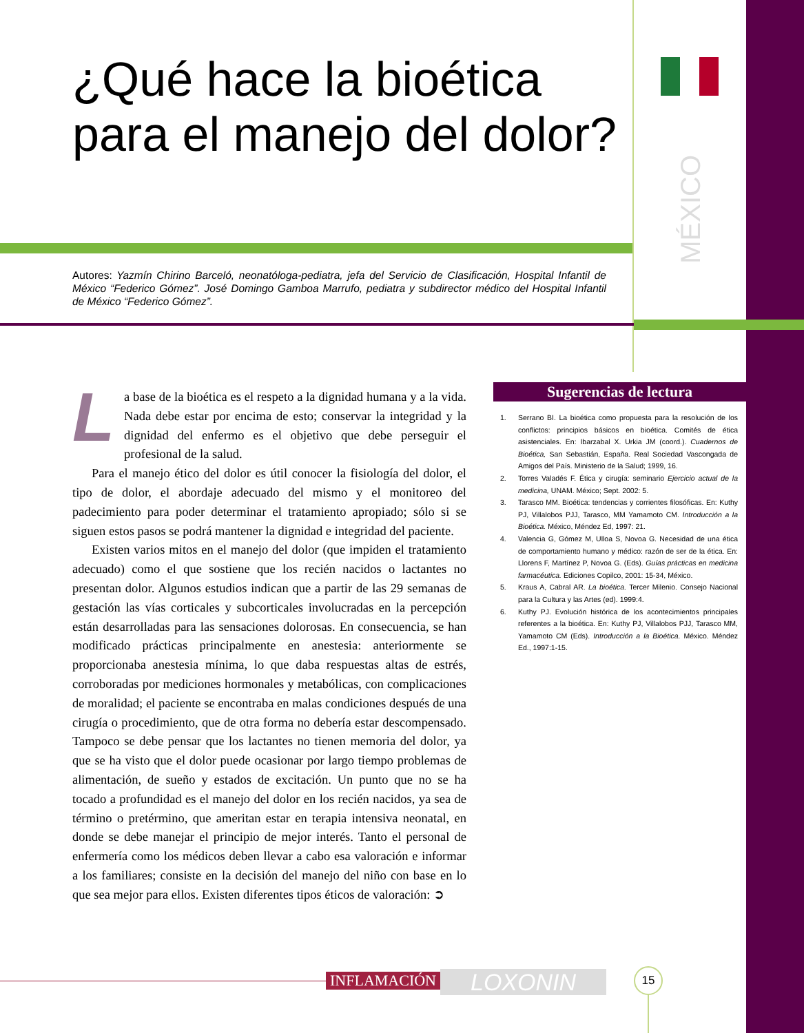MÉXICO
¿Qué hace la bioética para el manejo del dolor?
Autores: Yazmín Chirino Barceló, neonatóloga-pediatra, jefa del Servicio de Clasificación, Hospital Infantil de México “Federico Gómez”. José Domingo Gamboa Marrufo, pediatra y subdirector médico del Hospital Infantil de México “Federico Gómez”.
La base de la bioética es el respeto a la dignidad humana y a la vida. Nada debe estar por encima de esto; conservar la integridad y la dignidad del enfermo es el objetivo que debe perseguir el profesional de la salud.
Para el manejo ético del dolor es útil conocer la fisiología del dolor, el tipo de dolor, el abordaje adecuado del mismo y el monitoreo del padecimiento para poder determinar el tratamiento apropiado; sólo si se siguen estos pasos se podrá mantener la dignidad e integridad del paciente.
Existen varios mitos en el manejo del dolor (que impiden el tratamiento adecuado) como el que sostiene que los recién nacidos o lactantes no presentan dolor. Algunos estudios indican que a partir de las 29 semanas de gestación las vías corticales y subcorticales involucradas en la percepción están desarrolladas para las sensaciones dolorosas. En consecuencia, se han modificado prácticas principalmente en anestesia: anteriormente se proporcionaba anestesia mínima, lo que daba respuestas altas de estrés, corroboradas por mediciones hormonales y metabólicas, con complicaciones de moralidad; el paciente se encontraba en malas condiciones después de una cirugía o procedimiento, que de otra forma no debería estar descompensado. Tampoco se debe pensar que los lactantes no tienen memoria del dolor, ya que se ha visto que el dolor puede ocasionar por largo tiempo problemas de alimentación, de sueño y estados de excitación. Un punto que no se ha tocado a profundidad es el manejo del dolor en los recién nacidos, ya sea de término o pretérmino, que ameritan estar en terapia intensiva neonatal, en donde se debe manejar el principio de mejor interés. Tanto el personal de enfermería como los médicos deben llevar a cabo esa valoración e informar a los familiares; consiste en la decisión del manejo del niño con base en lo que sea mejor para ellos. Existen diferentes tipos éticos de valoración: ➲
Sugerencias de lectura
1. Serrano BI. La bioética como propuesta para la resolución de los conflictos: principios básicos en bioética. Comités de ética asistenciales. En: Ibarzabal X. Urkia JM (coord.). Cuadernos de Bioética, San Sebastián, España. Real Sociedad Vascongada de Amigos del País. Ministerio de la Salud; 1999, 16.
2. Torres Valadés F. Ética y cirugía: seminario Ejercicio actual de la medicina, UNAM. México; Sept. 2002: 5.
3. Tarasco MM. Bioética: tendencias y corrientes filosóficas. En: Kuthy PJ, Villalobos PJJ, Tarasco, MM Yamamoto CM. Introducción a la Bioética. México, Méndez Ed, 1997: 21.
4. Valencia G, Gómez M, Ulloa S, Novoa G. Necesidad de una ética de comportamiento humano y médico: razón de ser de la ética. En: Llorens F, Martínez P, Novoa G. (Eds). Guías prácticas en medicina farmacéutica. Ediciones Copilco, 2001: 15-34, México.
5. Kraus A, Cabral AR. La bioética. Tercer Milenio. Consejo Nacional para la Cultura y las Artes (ed). 1999:4.
6. Kuthy PJ. Evolución histórica de los acontecimientos principales referentes a la bioética. En: Kuthy PJ, Villalobos PJJ, Tarasco MM, Yamamoto CM (Eds). Introducción a la Bioética. México. Méndez Ed., 1997:1-15.
INFLAMACIÓN LOXONIN 15